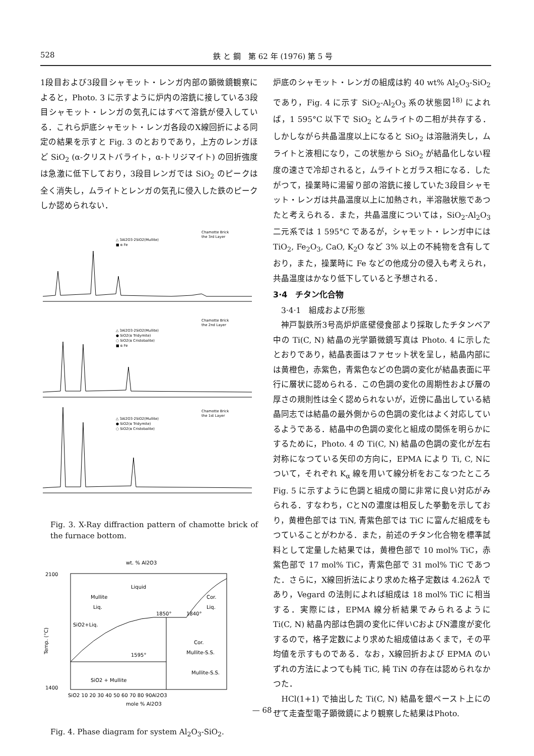528 鉄 と 鋼　第 62 年 (1976) 第 5 号
1段目および3段目シャモット・レンガ内部の顕微鏡観察によると，Photo. 3 に示すように炉内の溶銑に接している3段目シャモット・レンガの気孔にはすべて溶銑が侵入している．これら炉底シャモット・レンガ各段のX線回折による同定の結果を示すと Fig. 3 のとおりであり，上方のレンガほど SiO<sub>2</sub> (α-クリストバライト，α-トリジマイト) の回折強度は急激に低下しており，3段目レンガでは SiO<sub>2</sub> のピークは全く消失し，ムライトとレンガの気孔に侵入した鉄のピークしか認められない．
Chamotte Brick
the 3rd Layer
△ 3Al2O3·2SiO2(Mullite)
■ α Fe
Chamotte Brick
the 2nd Layer
△ 3Al2O3·2SiO2(Mullite)
● SiO2(α Tridymite)
○ SiO2(α Cristobalite)
■ α Fe
Chamotte Brick
the 1st Layer
△ 3Al2O3·2SiO2(Mullite)
● SiO2(α Tridymite)
○ SiO2(α Cristobalite)
Fig. 3. X-Ray diffraction pattern of chamotte brick of the furnace bottom.
wt. % Al2O3
2100
1400
Mullite
Liq.
Liquid
Cor.
Liq.
1850°
1840°
SiO2+Liq.
Cor.
Mullite-S.S.
1595°
Mullite-S.S.
SiO2 + Mullite
Temp. (°C)
SiO2 10 20 30 40 50 60 70 80 90Al2O3
mole % Al2O3
Fig. 4. Phase diagram for system Al<sub>2</sub>O<sub>3</sub>-SiO<sub>2</sub>.
炉底のシャモット・レンガの組成は約 40 wt% Al<sub>2</sub>O<sub>3</sub>-SiO<sub>2</sub> であり，Fig. 4 に示す SiO<sub>2</sub>-Al<sub>2</sub>O<sub>3</sub> 系の状態図<sup>18)</sup> によれば，1 595°C 以下で SiO<sub>2</sub> とムライトの二相が共存する．しかしながら共晶温度以上になると SiO<sub>2</sub> は溶融消失し，ムライトと液相になり，この状態から SiO<sub>2</sub> が結晶化しない程度の速さで冷却されると，ムライトとガラス相になる．したがつて，操業時に湯留り部の溶銑に接していた3段目シャモット・レンガは共晶温度以上に加熱され，半溶融状態であつたと考えられる．また，共晶温度については，SiO<sub>2</sub>-Al<sub>2</sub>O<sub>3</sub> 二元系では 1 595°C であるが，シャモット・レンガ中には TiO<sub>2</sub>, Fe<sub>2</sub>O<sub>3</sub>, CaO, K<sub>2</sub>O など 3% 以上の不純物を含有しており，また，操業時に Fe などの他成分の侵入も考えられ，共晶温度はかなり低下していると予想される．
3·4　チタン化合物
　3·4·1　組成および形態
　神戸製鉄所3号高炉炉底壁侵食部より採取したチタンベア中の Ti(C, N) 結晶の光学顕微鏡写真は Photo. 4 に示したとおりであり，結晶表面はファセット状を呈し，結晶内部には黄橙色，赤紫色，青紫色などの色調の変化が結晶表面に平行に層状に認められる．この色調の変化の周期性および層の厚さの規則性は全く認められないが，近傍に晶出している結晶同志では結晶の最外側からの色調の変化はよく対応しているようである．結晶中の色調の変化と組成の関係を明らかにするために，Photo. 4 の Ti(C, N) 結晶の色調の変化が左右対称になつている矢印の方向に，EPMA により Ti, C, Nについて，それぞれ K<sub>α</sub> 線を用いて線分析をおこなつたところ Fig. 5 に示すように色調と組成の間に非常に良い対応がみられる．すなわち，CとNの濃度は相反した挙動を示しており，黄橙色部では TiN, 青紫色部では TiC に富んだ組成をもつていることがわかる．また，前述のチタン化合物を標準試料として定量した結果では，黄橙色部で 10 mol% TiC，赤紫色部で 17 mol% TiC，青紫色部で 31 mol% TiC であつた．さらに，X線回折法により求めた格子定数は 4.262Å であり，Vegard の法則によれば組成は 18 mol% TiC に相当する．実際には，EPMA 線分析結果でみられるように Ti(C, N) 結晶内部は色調の変化に伴いCおよびN濃度が変化するので，格子定数により求めた組成値はあくまで，その平均値を示すものである．なお，X線回折および EPMA のいずれの方法によつても純 TiC, 純 TiN の存在は認められなかつた．
　HCl(1+1) で抽出した Ti(C, N) 結晶を銀ペースト上にのせて走査型電子顕微鏡により観察した結果はPhoto.
— 68 —